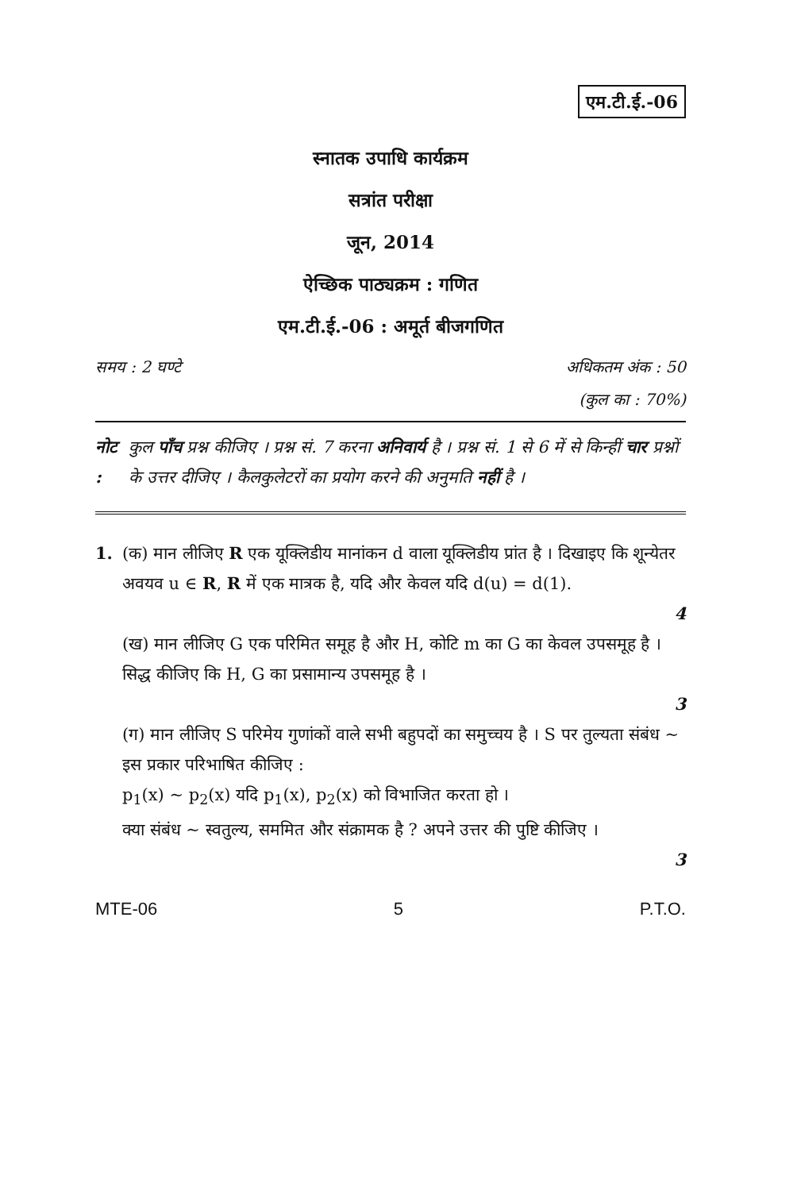एम.टी.ई.-06
स्नातक उपाधि कार्यक्रम
सत्रांत परीक्षा
जून, 2014
ऐच्छिक पाठ्यक्रम : गणित
एम.टी.ई.-06 : अमूर्त बीजगणित
समय : 2 घण्टे अधिकतम अंक : 50
(कुल का : 70%)
नोट : कुल पाँच प्रश्न कीजिए । प्रश्न सं. 7 करना अनिवार्य है । प्रश्न सं. 1 से 6 में से किन्हीं चार प्रश्नों के उत्तर दीजिए । कैलकुलेटरों का प्रयोग करने की अनुमति नहीं है ।
1. (क) मान लीजिए R एक यूक्लिडीय मानांकन d वाला यूक्लिडीय प्रांत है । दिखाइए कि शून्येतर अवयव u ∈ R, R में एक मात्रक है, यदि और केवल यदि d(u) = d(1).
4
(ख) मान लीजिए G एक परिमित समूह है और H, कोटि m का G का केवल उपसमूह है । सिद्ध कीजिए कि H, G का प्रसामान्य उपसमूह है ।
3
(ग) मान लीजिए S परिमेय गुणांकों वाले सभी बहुपदों का समुच्चय है । S पर तुल्यता संबंध ~ इस प्रकार परिभाषित कीजिए :
p<sub>1</sub>(x) ~ p<sub>2</sub>(x) यदि p<sub>1</sub>(x), p<sub>2</sub>(x) को विभाजित करता हो ।
क्या संबंध ~ स्वतुल्य, सममित और संक्रामक है ? अपने उत्तर की पुष्टि कीजिए ।
3
MTE-06 5 P.T.O.